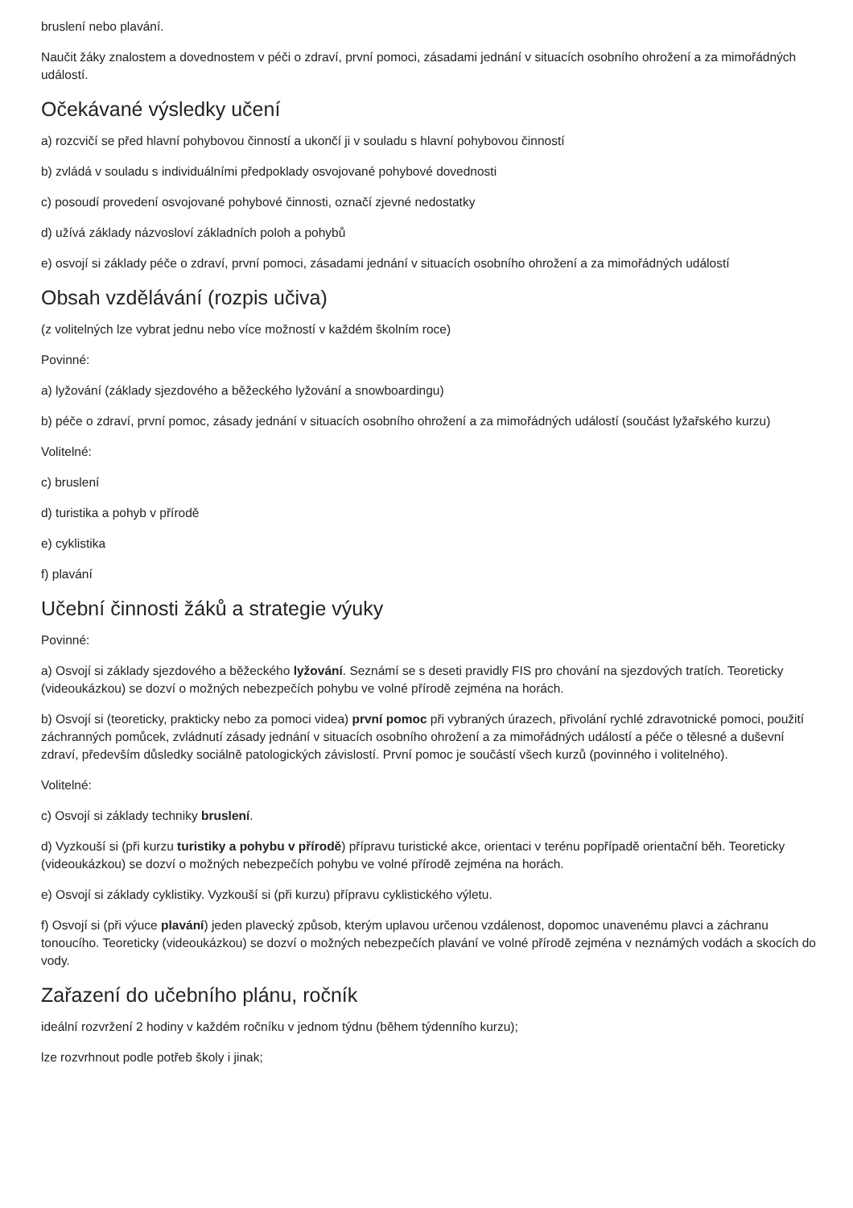bruslení nebo plavání.
Naučit žáky znalostem a dovednostem v péči o zdraví, první pomoci, zásadami jednání v situacích osobního ohrožení a za mimořádných událostí.
Očekávané výsledky učení
a) rozcvičí se před hlavní pohybovou činností a ukončí ji v souladu s hlavní pohybovou činností
b) zvládá v souladu s individuálními předpoklady osvojované pohybové dovednosti
c) posoudí provedení osvojované pohybové činnosti, označí zjevné nedostatky
d) užívá základy názvosloví základních poloh a pohybů
e) osvojí si základy péče o zdraví, první pomoci, zásadami jednání v situacích osobního ohrožení a za mimořádných událostí
Obsah vzdělávání (rozpis učiva)
(z volitelných lze vybrat jednu nebo více možností v každém školním roce)
Povinné:
a) lyžování (základy sjezdového a běžeckého lyžování a snowboardingu)
b) péče o zdraví, první pomoc, zásady jednání v situacích osobního ohrožení a za mimořádných událostí (součást lyžařského kurzu)
Volitelné:
c) bruslení
d) turistika a pohyb v přírodě
e) cyklistika
f) plavání
Učební činnosti žáků a strategie výuky
Povinné:
a) Osvojí si základy sjezdového a běžeckého lyžování. Seznámí se s deseti pravidly FIS pro chování na sjezdových tratích. Teoreticky (videoukázkou) se dozví o možných nebezpečích pohybu ve volné přírodě zejména na horách.
b) Osvojí si (teoreticky, prakticky nebo za pomoci videa) první pomoc při vybraných úrazech, přivolání rychlé zdravotnické pomoci, použití záchranných pomůcek, zvládnutí zásady jednání v situacích osobního ohrožení a za mimořádných událostí a péče o tělesné a duševní zdraví, především důsledky sociálně patologických závislostí. První pomoc je součástí všech kurzů (povinného i volitelného).
Volitelné:
c) Osvojí si základy techniky bruslení.
d) Vyzkouší si (při kurzu turistiky a pohybu v přírodě) přípravu turistické akce, orientaci v terénu popřípadě orientační běh. Teoreticky (videoukázkou) se dozví o možných nebezpečích pohybu ve volné přírodě zejména na horách.
e) Osvojí si základy cyklistiky. Vyzkouší si (při kurzu) přípravu cyklistického výletu.
f) Osvojí si (při výuce plavání) jeden plavecký způsob, kterým uplavou určenou vzdálenost, dopomoc unavenému plavci a záchranu tonoucího. Teoreticky (videoukázkou) se dozví o možných nebezpečích plavání ve volné přírodě zejména v neznámých vodách a skocích do vody.
Zařazení do učebního plánu, ročník
ideální rozvržení 2 hodiny v každém ročníku v jednom týdnu (během týdenního kurzu);
lze rozvrhnout podle potřeb školy i jinak;